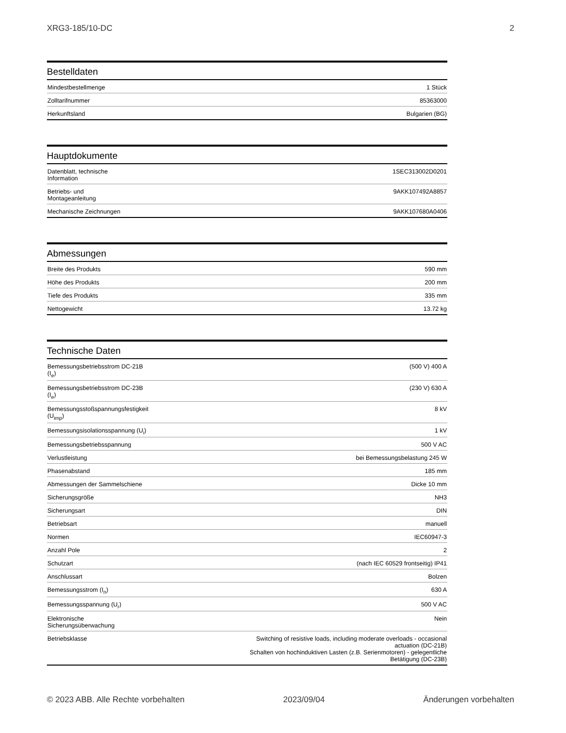XRG3-185/10-DC 2
Bestelldaten
| Mindestbestellmenge | 1 Stück |
| Zolltarifnummer | 85363000 |
| Herkunftsland | Bulgarien (BG) |
Hauptdokumente
| Datenblatt, technische Information | 1SEC313002D0201 |
| Betriebs- und Montageanleitung | 9AKK107492A8857 |
| Mechanische Zeichnungen | 9AKK107680A0406 |
Abmessungen
| Breite des Produkts | 590 mm |
| Höhe des Produkts | 200 mm |
| Tiefe des Produkts | 335 mm |
| Nettogewicht | 13.72 kg |
Technische Daten
| Bemessungsbetriebsstrom DC-21B (I<sub>e</sub>) | (500 V) 400 A |
| Bemessungsbetriebsstrom DC-23B (I<sub>e</sub>) | (230 V) 630 A |
| Bemessungsstoßspannungsfestigkeit (U<sub>imp</sub>) | 8 kV |
| Bemessungsisolationsspannung (U<sub>i</sub>) | 1 kV |
| Bemessungsbetriebsspannung | 500 V AC |
| Verlustleistung | bei Bemessungsbelastung 245 W |
| Phasenabstand | 185 mm |
| Abmessungen der Sammelschiene | Dicke 10 mm |
| Sicherungsgröße | NH3 |
| Sicherungsart | DIN |
| Betriebsart | manuell |
| Normen | IEC60947-3 |
| Anzahl Pole | 2 |
| Schutzart | (nach IEC 60529 frontseitig) IP41 |
| Anschlussart | Bolzen |
| Bemessungsstrom (I<sub>n</sub>) | 630 A |
| Bemessungsspannung (U<sub>r</sub>) | 500 V AC |
| Elektronische Sicherungsüberwachung | Nein |
| Betriebsklasse | Switching of resistive loads, including moderate overloads - occasional actuation (DC-21B) Schalten von hochinduktiven Lasten (z.B. Serienmotoren) - gelegentliche Betätigung (DC-23B) |
© 2023 ABB. Alle Rechte vorbehalten 2023/09/04 Änderungen vorbehalten